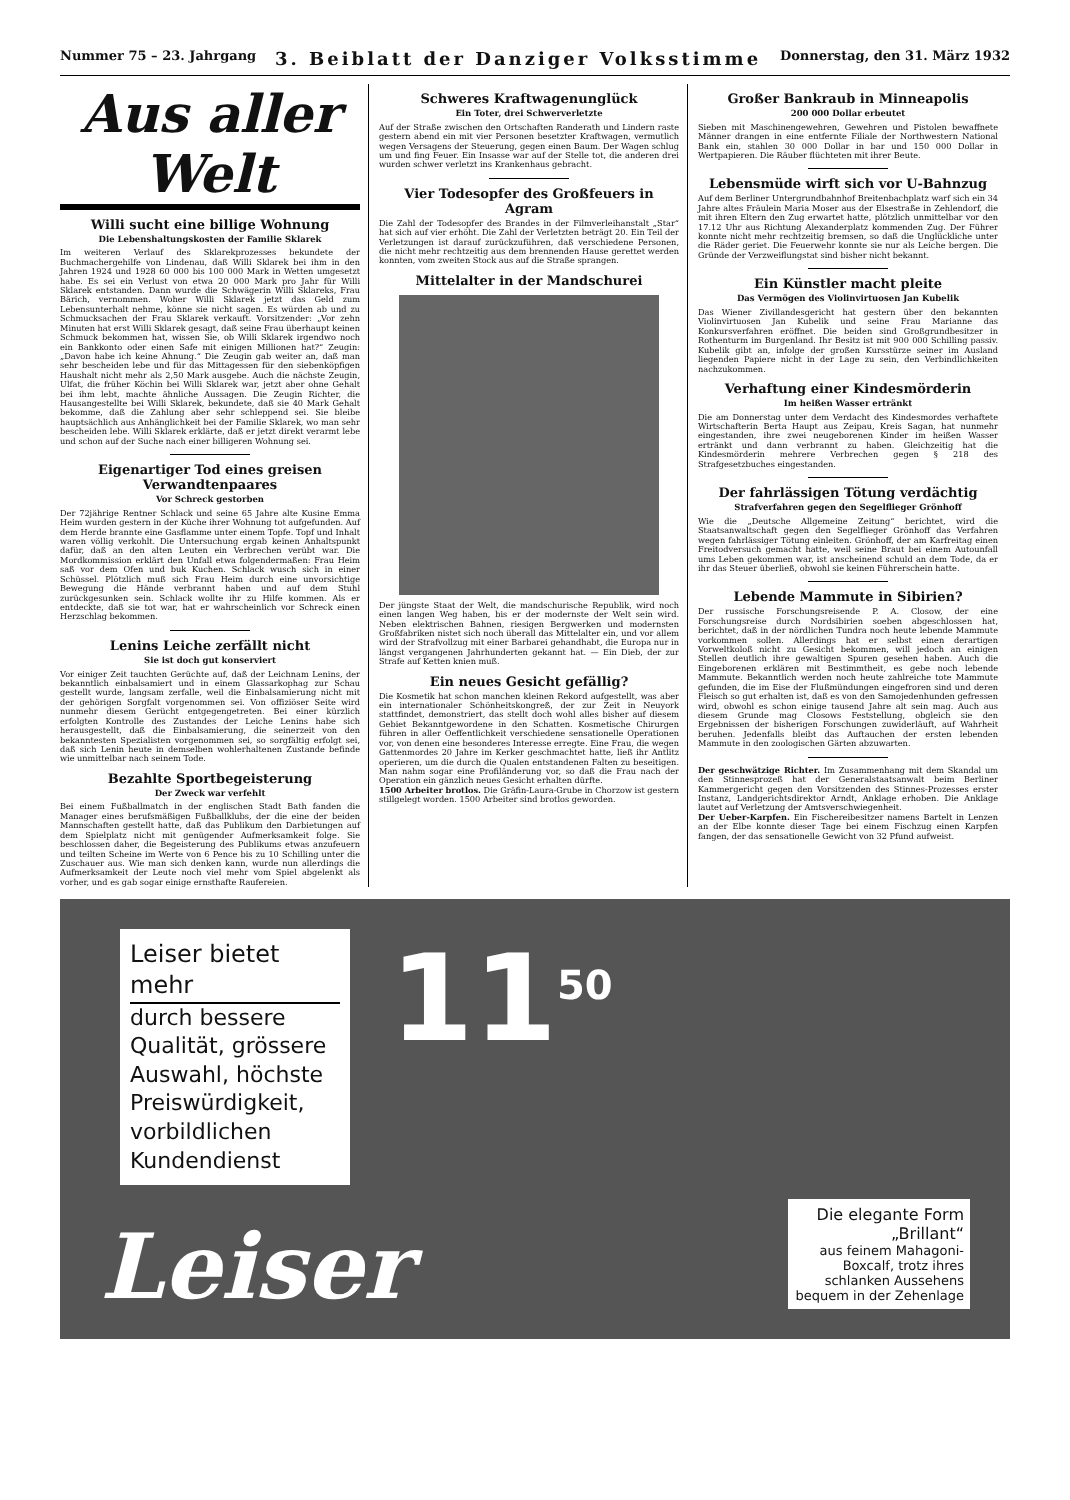Nummer 75 – 23. Jahrgang 3. Beiblatt der Danziger Volksstimme Donnerstag, den 31. März 1932
Aus aller Welt
Willi sucht eine billige Wohnung
Die Lebenshaltungskosten der Familie Sklarek
Im weiteren Verlauf des Sklarekprozesses bekundete der Buchmachergehilfe von Lindenau, daß Willi Sklarek bei ihm in den Jahren 1924 und 1928 60 000 bis 100 000 Mark in Wetten umgesetzt habe. Es sei ein Verlust von etwa 20 000 Mark pro Jahr für Willi Sklarek entstanden. Dann wurde die Schwägerin Willi Sklareks, Frau Bärich, vernommen. Woher Willi Sklarek jetzt das Geld zum Lebensunterhalt nehme, könne sie nicht sagen. Es würden ab und zu Schmucksachen der Frau Sklarek verkauft. Vorsitzender: „Vor zehn Minuten hat erst Willi Sklarek gesagt, daß seine Frau überhaupt keinen Schmuck bekommen hat, wissen Sie, ob Willi Sklarek irgendwo noch ein Bankkonto oder einen Safe mit einigen Millionen hat?“ Zeugin: „Davon habe ich keine Ahnung.“ Die Zeugin gab weiter an, daß man sehr bescheiden lebe und für das Mittagessen für den siebenköpfigen Haushalt nicht mehr als 2,50 Mark ausgebe. Auch die nächste Zeugin, Ulfat, die früher Köchin bei Willi Sklarek war, jetzt aber ohne Gehalt bei ihm lebt, machte ähnliche Aussagen. Die Zeugin Richter, die Hausangestellte bei Willi Sklarek, bekundete, daß sie 40 Mark Gehalt bekomme, daß die Zahlung aber sehr schleppend sei. Sie bleibe hauptsächlich aus Anhänglichkeit bei der Familie Sklarek, wo man sehr bescheiden lebe. Willi Sklarek erklärte, daß er jetzt direkt verarmt lebe und schon auf der Suche nach einer billigeren Wohnung sei.
Eigenartiger Tod eines greisen Verwandtenpaares
Vor Schreck gestorben
Der 72jährige Rentner Schlack und seine 65 Jahre alte Kusine Emma Heim wurden gestern in der Küche ihrer Wohnung tot aufgefunden. Auf dem Herde brannte eine Gasflamme unter einem Topfe. Topf und Inhalt waren völlig verkohlt. Die Untersuchung ergab keinen Anhaltspunkt dafür, daß an den alten Leuten ein Verbrechen verübt war. Die Mordkommission erklärt den Unfall etwa folgendermaßen: Frau Heim saß vor dem Ofen und buk Kuchen. Schlack wusch sich in einer Schüssel. Plötzlich muß sich Frau Heim durch eine unvorsichtige Bewegung die Hände verbrannt haben und auf dem Stuhl zurückgesunken sein. Schlack wollte ihr zu Hilfe kommen. Als er entdeckte, daß sie tot war, hat er wahrscheinlich vor Schreck einen Herzschlag bekommen.
Lenins Leiche zerfällt nicht
Sie ist doch gut konserviert
Vor einiger Zeit tauchten Gerüchte auf, daß der Leichnam Lenins, der bekanntlich einbalsamiert und in einem Glassarkophag zur Schau gestellt wurde, langsam zerfalle, weil die Einbalsamierung nicht mit der gehörigen Sorgfalt vorgenommen sei. Von offiziöser Seite wird nunmehr diesem Gerücht entgegengetreten. Bei einer kürzlich erfolgten Kontrolle des Zustandes der Leiche Lenins habe sich herausgestellt, daß die Einbalsamierung, die seinerzeit von den bekanntesten Spezialisten vorgenommen sei, so sorgfältig erfolgt sei, daß sich Lenin heute in demselben wohlerhaltenen Zustande befinde wie unmittelbar nach seinem Tode.
Bezahlte Sportbegeisterung
Der Zweck war verfehlt
Bei einem Fußballmatch in der englischen Stadt Bath fanden die Manager eines berufsmäßigen Fußballklubs, der die eine der beiden Mannschaften gestellt hatte, daß das Publikum den Darbietungen auf dem Spielplatz nicht mit genügender Aufmerksamkeit folge. Sie beschlossen daher, die Begeisterung des Publikums etwas anzufeuern und teilten Scheine im Werte von 6 Pence bis zu 10 Schilling unter die Zuschauer aus. Wie man sich denken kann, wurde nun allerdings die Aufmerksamkeit der Leute noch viel mehr vom Spiel abgelenkt als vorher, und es gab sogar einige ernsthafte Raufereien.
Schweres Kraftwagenunglück
Ein Toter, drei Schwerverletzte
Auf der Straße zwischen den Ortschaften Randerath und Lindern raste gestern abend ein mit vier Personen besetzter Kraftwagen, vermutlich wegen Versagens der Steuerung, gegen einen Baum. Der Wagen schlug um und fing Feuer. Ein Insasse war auf der Stelle tot, die anderen drei wurden schwer verletzt ins Krankenhaus gebracht.
Vier Todesopfer des Großfeuers in Agram
Die Zahl der Todesopfer des Brandes in der Filmverleihanstalt „Star“ hat sich auf vier erhöht. Die Zahl der Verletzten beträgt 20. Ein Teil der Verletzungen ist darauf zurückzuführen, daß verschiedene Personen, die nicht mehr rechtzeitig aus dem brennenden Hause gerettet werden konnten, vom zweiten Stock aus auf die Straße sprangen.
Mittelalter in der Mandschurei
Der jüngste Staat der Welt, die mandschurische Republik, wird noch einen langen Weg haben, bis er der modernste der Welt sein wird. Neben elektrischen Bahnen, riesigen Bergwerken und modernsten Großfabriken nistet sich noch überall das Mittelalter ein, und vor allem wird der Strafvollzug mit einer Barbarei gehandhabt, die Europa nur in längst vergangenen Jahrhunderten gekannt hat. — Ein Dieb, der zur Strafe auf Ketten knien muß.
Ein neues Gesicht gefällig?
Die Kosmetik hat schon manchen kleinen Rekord aufgestellt, was aber ein internationaler Schönheitskongreß, der zur Zeit in Neuyork stattfindet, demonstriert, das stellt doch wohl alles bisher auf diesem Gebiet Bekanntgewordene in den Schatten. Kosmetische Chirurgen führen in aller Oeffentlichkeit verschiedene sensationelle Operationen vor, von denen eine besonderes Interesse erregte. Eine Frau, die wegen Gattenmordes 20 Jahre im Kerker geschmachtet hatte, ließ ihr Antlitz operieren, um die durch die Qualen entstandenen Falten zu beseitigen. Man nahm sogar eine Profiländerung vor, so daß die Frau nach der Operation ein gänzlich neues Gesicht erhalten dürfte.
1500 Arbeiter brotlos. Die Gräfin-Laura-Grube in Chorzow ist gestern stillgelegt worden. 1500 Arbeiter sind brotlos geworden.
Großer Bankraub in Minneapolis
200 000 Dollar erbeutet
Sieben mit Maschinengewehren, Gewehren und Pistolen bewaffnete Männer drangen in eine entfernte Filiale der Northwestern National Bank ein, stahlen 30 000 Dollar in bar und 150 000 Dollar in Wertpapieren. Die Räuber flüchteten mit ihrer Beute.
Lebensmüde wirft sich vor U-Bahnzug
Auf dem Berliner Untergrundbahnhof Breitenbachplatz warf sich ein 34 Jahre altes Fräulein Maria Moser aus der Elsestraße in Zehlendorf, die mit ihren Eltern den Zug erwartet hatte, plötzlich unmittelbar vor den 17.12 Uhr aus Richtung Alexanderplatz kommenden Zug. Der Führer konnte nicht mehr rechtzeitig bremsen, so daß die Unglückliche unter die Räder geriet. Die Feuerwehr konnte sie nur als Leiche bergen. Die Gründe der Verzweiflungstat sind bisher nicht bekannt.
Ein Künstler macht pleite
Das Vermögen des Violinvirtuosen Jan Kubelik
Das Wiener Zivillandesgericht hat gestern über den bekannten Violinvirtuosen Jan Kubelik und seine Frau Marianne das Konkursverfahren eröffnet. Die beiden sind Großgrundbesitzer in Rothenturm im Burgenland. Ihr Besitz ist mit 900 000 Schilling passiv. Kubelik gibt an, infolge der großen Kursstürze seiner im Ausland liegenden Papiere nicht in der Lage zu sein, den Verbindlichkeiten nachzukommen.
Verhaftung einer Kindesmörderin
Im heißen Wasser ertränkt
Die am Donnerstag unter dem Verdacht des Kindesmordes verhaftete Wirtschafterin Berta Haupt aus Zeipau, Kreis Sagan, hat nunmehr eingestanden, ihre zwei neugeborenen Kinder im heißen Wasser ertränkt und dann verbrannt zu haben. Gleichzeitig hat die Kindesmörderin mehrere Verbrechen gegen § 218 des Strafgesetzbuches eingestanden.
Der fahrlässigen Tötung verdächtig
Strafverfahren gegen den Segelflieger Grönhoff
Wie die „Deutsche Allgemeine Zeitung“ berichtet, wird die Staatsanwaltschaft gegen den Segelflieger Grönhoff das Verfahren wegen fahrlässiger Tötung einleiten. Grönhoff, der am Karfreitag einen Freitodversuch gemacht hatte, weil seine Braut bei einem Autounfall ums Leben gekommen war, ist anscheinend schuld an dem Tode, da er ihr das Steuer überließ, obwohl sie keinen Führerschein hatte.
Lebende Mammute in Sibirien?
Der russische Forschungsreisende P. A. Closow, der eine Forschungsreise durch Nordsibirien soeben abgeschlossen hat, berichtet, daß in der nördlichen Tundra noch heute lebende Mammute vorkommen sollen. Allerdings hat er selbst einen derartigen Vorweltkoloß nicht zu Gesicht bekommen, will jedoch an einigen Stellen deutlich ihre gewaltigen Spuren gesehen haben. Auch die Eingeborenen erklären mit Bestimmtheit, es gebe noch lebende Mammute. Bekanntlich werden noch heute zahlreiche tote Mammute gefunden, die im Eise der Flußmündungen eingefroren sind und deren Fleisch so gut erhalten ist, daß es von den Samojedenhunden gefressen wird, obwohl es schon einige tausend Jahre alt sein mag. Auch aus diesem Grunde mag Closows Feststellung, obgleich sie den Ergebnissen der bisherigen Forschungen zuwiderläuft, auf Wahrheit beruhen. Jedenfalls bleibt das Auftauchen der ersten lebenden Mammute in den zoologischen Gärten abzuwarten.
Der geschwätzige Richter. Im Zusammenhang mit dem Skandal um den Stinnesprozeß hat der Generalstaatsanwalt beim Berliner Kammergericht gegen den Vorsitzenden des Stinnes-Prozesses erster Instanz, Landgerichtsdirektor Arndt, Anklage erhoben. Die Anklage lautet auf Verletzung der Amtsverschwiegenheit.
Der Ueber-Karpfen. Ein Fischereibesitzer namens Bartelt in Lenzen an der Elbe konnte dieser Tage bei einem Fischzug einen Karpfen fangen, der das sensationelle Gewicht von 32 Pfund aufweist.
Leiser bietet mehr
durch bessere Qualität, grössere Auswahl, höchste Preiswürdigkeit, vorbildlichen Kundendienst
11<sup>50</sup>
Leiser
Die elegante Form „Brillant“
aus feinem Mahagoni-Boxcalf, trotz ihres schlanken Aussehens bequem in der Zehenlage